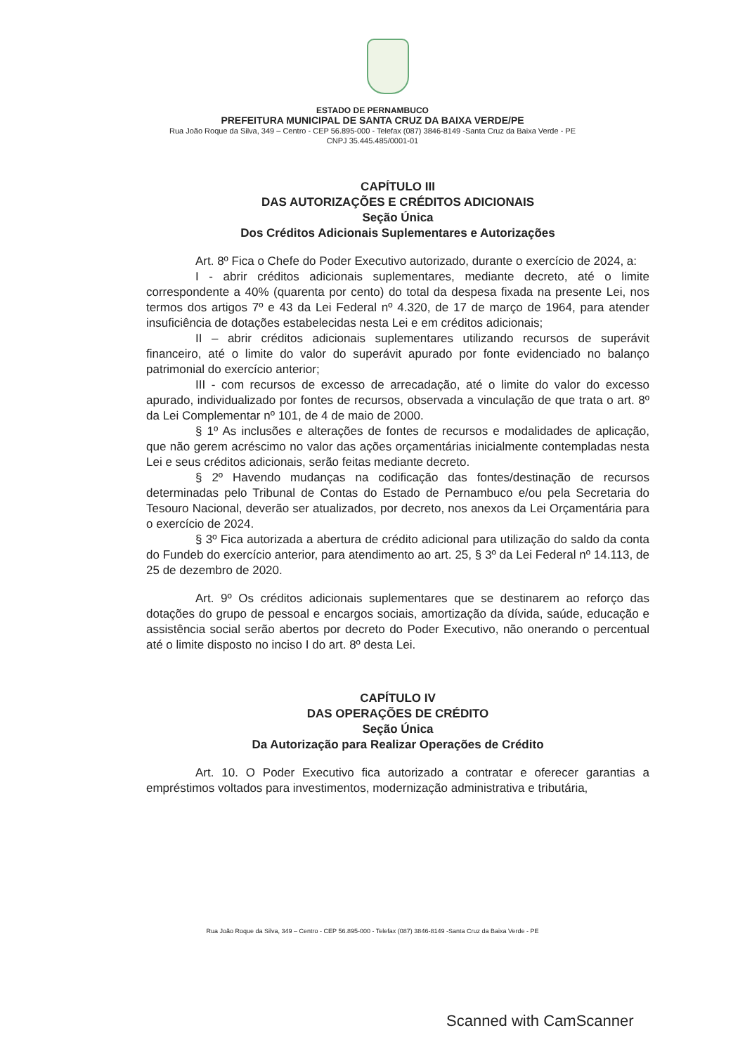ESTADO DE PERNAMBUCO
PREFEITURA MUNICIPAL DE SANTA CRUZ DA BAIXA VERDE/PE
Rua João Roque da Silva, 349 – Centro - CEP 56.895-000 - Telefax (087) 3846-8149 -Santa Cruz da Baixa Verde - PE
CNPJ 35.445.485/0001-01
CAPÍTULO III
DAS AUTORIZAÇÕES E CRÉDITOS ADICIONAIS
Seção Única
Dos Créditos Adicionais Suplementares e Autorizações
Art. 8º Fica o Chefe do Poder Executivo autorizado, durante o exercício de 2024, a:
I - abrir créditos adicionais suplementares, mediante decreto, até o limite correspondente a 40% (quarenta por cento) do total da despesa fixada na presente Lei, nos termos dos artigos 7º e 43 da Lei Federal nº 4.320, de 17 de março de 1964, para atender insuficiência de dotações estabelecidas nesta Lei e em créditos adicionais;
II – abrir créditos adicionais suplementares utilizando recursos de superávit financeiro, até o limite do valor do superávit apurado por fonte evidenciado no balanço patrimonial do exercício anterior;
III - com recursos de excesso de arrecadação, até o limite do valor do excesso apurado, individualizado por fontes de recursos, observada a vinculação de que trata o art. 8º da Lei Complementar nº 101, de 4 de maio de 2000.
§ 1º As inclusões e alterações de fontes de recursos e modalidades de aplicação, que não gerem acréscimo no valor das ações orçamentárias inicialmente contempladas nesta Lei e seus créditos adicionais, serão feitas mediante decreto.
§ 2º Havendo mudanças na codificação das fontes/destinação de recursos determinadas pelo Tribunal de Contas do Estado de Pernambuco e/ou pela Secretaria do Tesouro Nacional, deverão ser atualizados, por decreto, nos anexos da Lei Orçamentária para o exercício de 2024.
§ 3º Fica autorizada a abertura de crédito adicional para utilização do saldo da conta do Fundeb do exercício anterior, para atendimento ao art. 25, § 3º da Lei Federal nº 14.113, de 25 de dezembro de 2020.
Art. 9º Os créditos adicionais suplementares que se destinarem ao reforço das dotações do grupo de pessoal e encargos sociais, amortização da dívida, saúde, educação e assistência social serão abertos por decreto do Poder Executivo, não onerando o percentual até o limite disposto no inciso I do art. 8º desta Lei.
CAPÍTULO IV
DAS OPERAÇÕES DE CRÉDITO
Seção Única
Da Autorização para Realizar Operações de Crédito
Art. 10. O Poder Executivo fica autorizado a contratar e oferecer garantias a empréstimos voltados para investimentos, modernização administrativa e tributária,
Rua João Roque da Silva, 349 – Centro - CEP 56.895-000 - Telefax (087) 3846-8149 -Santa Cruz da Baixa Verde - PE
Scanned with CamScanner